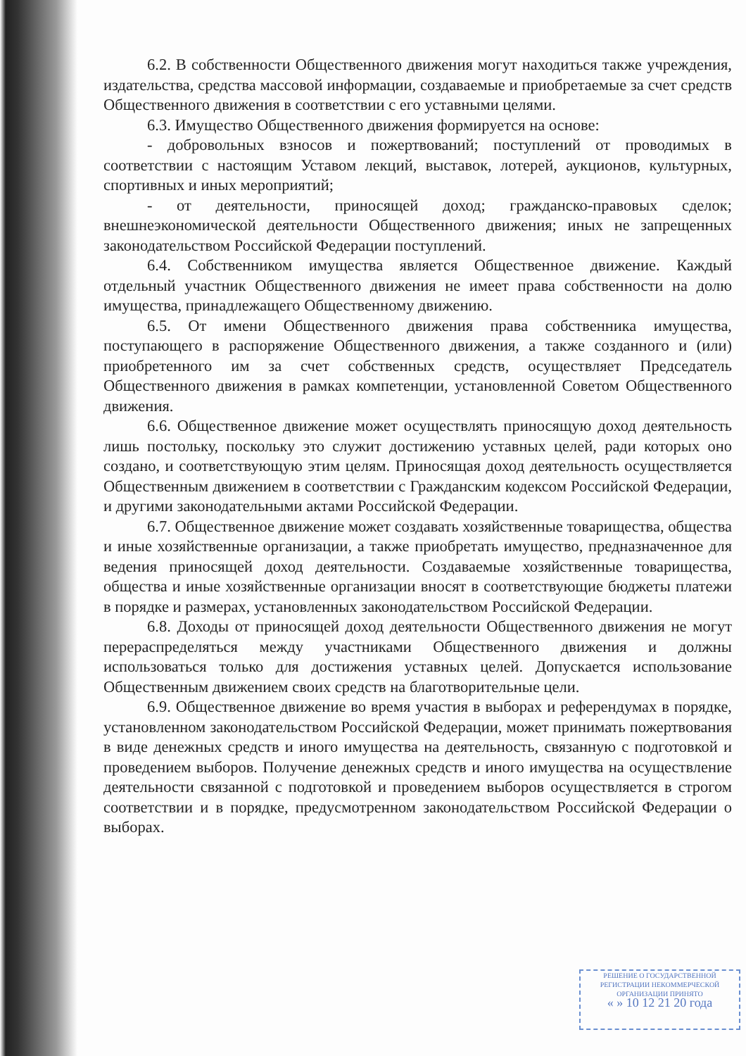6.2. В собственности Общественного движения могут находиться также учреждения, издательства, средства массовой информации, создаваемые и приобретаемые за счет средств Общественного движения в соответствии с его уставными целями.
6.3. Имущество Общественного движения формируется на основе:
- добровольных взносов и пожертвований; поступлений от проводимых в соответствии с настоящим Уставом лекций, выставок, лотерей, аукционов, культурных, спортивных и иных мероприятий;
- от деятельности, приносящей доход; гражданско-правовых сделок; внешнеэкономической деятельности Общественного движения; иных не запрещенных законодательством Российской Федерации поступлений.
6.4. Собственником имущества является Общественное движение. Каждый отдельный участник Общественного движения не имеет права собственности на долю имущества, принадлежащего Общественному движению.
6.5. От имени Общественного движения права собственника имущества, поступающего в распоряжение Общественного движения, а также созданного и (или) приобретенного им за счет собственных средств, осуществляет Председатель Общественного движения в рамках компетенции, установленной Советом Общественного движения.
6.6. Общественное движение может осуществлять приносящую доход деятельность лишь постольку, поскольку это служит достижению уставных целей, ради которых оно создано, и соответствующую этим целям. Приносящая доход деятельность осуществляется Общественным движением в соответствии с Гражданским кодексом Российской Федерации, и другими законодательными актами Российской Федерации.
6.7. Общественное движение может создавать хозяйственные товарищества, общества и иные хозяйственные организации, а также приобретать имущество, предназначенное для ведения приносящей доход деятельности. Создаваемые хозяйственные товарищества, общества и иные хозяйственные организации вносят в соответствующие бюджеты платежи в порядке и размерах, установленных законодательством Российской Федерации.
6.8. Доходы от приносящей доход деятельности Общественного движения не могут перераспределяться между участниками Общественного движения и должны использоваться только для достижения уставных целей. Допускается использование Общественным движением своих средств на благотворительные цели.
6.9. Общественное движение во время участия в выборах и референдумах в порядке, установленном законодательством Российской Федерации, может принимать пожертвования в виде денежных средств и иного имущества на деятельность, связанную с подготовкой и проведением выборов. Получение денежных средств и иного имущества на осуществление деятельности связанной с подготовкой и проведением выборов осуществляется в строгом соответствии и в порядке, предусмотренном законодательством Российской Федерации о выборах.
РЕШЕНИЕ О ГОСУДАРСТВЕННОЙ
РЕГИСТРАЦИИ НЕКОММЕРЧЕСКОЙ
ОРГАНИЗАЦИИ ПРИНЯТО
« » 10 12 21 20 года